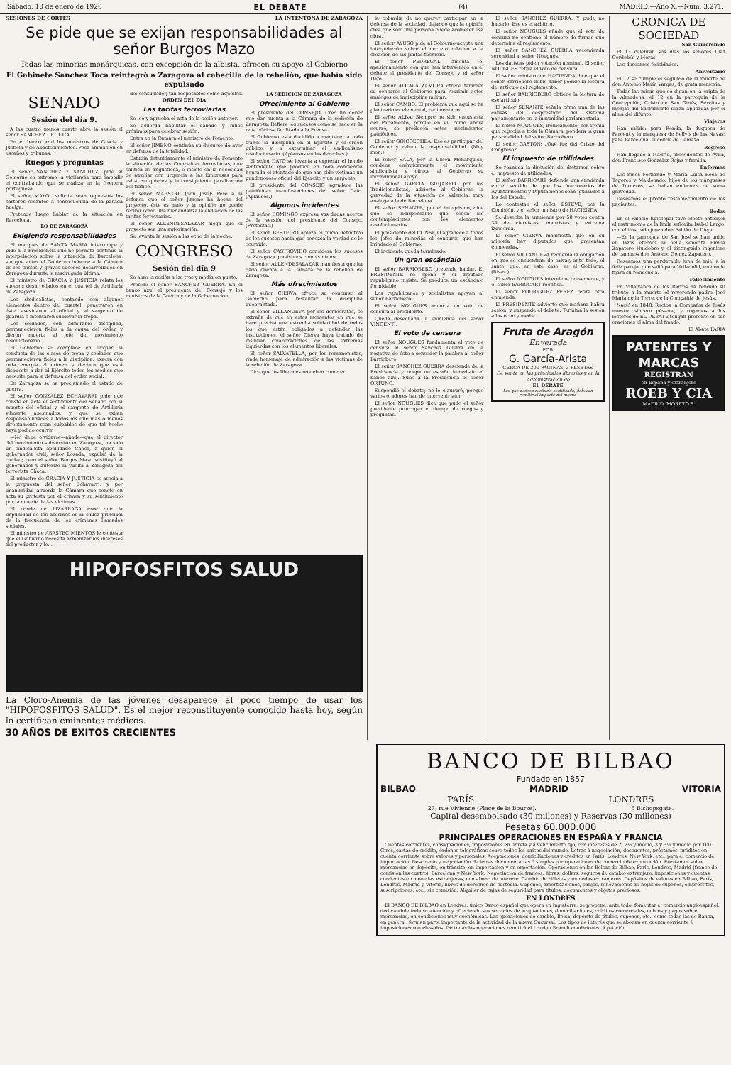Sábado, 10 de enero de 1920 EL DEBATE (4) MADRID.—Año X.—Núm. 3.271.
SESIONES DE CORTES LA INTENTONA DE ZARAGOZA
Se pide que se exijan responsabilidades al señor Burgos Mazo
Todas las minorías monárquicas, con excepción de la albista, ofrecen su apoyo al Gobierno
El Gabinete Sánchez Toca reintegró a Zaragoza al cabecilla de la rebelión, que había sido expulsado
SENADO
Sesión del día 9.
A las cuatro menos cuarto abre la sesión el señor SANCHEZ DE TOCA.
En el banco azul los ministros de Gracia y Justicia y de Abastecimientos. Poca animación en escaños y tribunas.
Ruegos y preguntas
El señor SANCHEZ Y SANCHEZ, pide al Gobierno se extreme la vigilancia para impedir el contrabando que se realiza en la frontera portuguesa.
El señor MAYOL solicita sean repuestos los carteros cesantes a consecuencia de la pasada huelga.
Pretende luego hablar de la situación en Barcelona.
LO DE ZARAGOZA
Exigiendo responsabilidades
El marqués de SANTA MARIA interrumpe y pide a la Presidencia que no permita continúe la interpelación sobre la situación de Barcelona, sin que antes el Gobierno informe a la Cámara de los tristes y graves sucesos desarrollados en Zaragoza durante la madrugada última.
El ministro de GRACIA Y JUSTICIA relata los sucesos desarrollados en el cuartel de Artillería de Zaragoza.
Los sindicalistas, contando con algunos elementos dentro del cuartel, penetraron en éste, asesinaron al oficial y al sargento de guardia e intentaron sublevar la tropa.
Los soldados, con admirable disciplina, permanecieron fieles a la causa del orden y dieron muerte al jefe del movimiento revolucionario.
El Gobierno se complace en elogiar la conducta de las clases de tropa y soldados que permanecieron fieles a la disciplina; exacra con toda energía el crimen y declara que está dispuesto a dar al Ejército todos los medios que necesite para la defensa del orden social.
En Zaragoza se ha proclamado el estado de guerra.
El señor GONZALEZ ECHAVARRI pide que conste en acta el sentimiento del Senado por la muerte del oficial y el sargento de Artillería vilmente asesinados, y que se exijan responsabilidades a todos los que más o menos directamente sean culpables de que tal hecho haya podido ocurrir.
—No debe olvidarse—añade—que el director del movimiento subversivo en Zaragoza, ha sido un sindicalista apellidado Checa, a quien el gobernador civil, señor Losada, expulsó de la ciudad; pero el señor Burgos Mazo sustituyó al gobernador y autorizó la vuelta a Zaragoza del terrorista Checa.
El ministro de GRACIA Y JUSTICIA se asocia a la propuesta del señor Echávarri, y por unanimidad acuerda la Cámara que conste en acta su protesta por el crimen y su sentimiento por la muerte de las víctimas.
El conde de LIZARRAGA cree que la impunidad de los asesinos es la causa principal de la frecuencia de los crímenes llamados sociales.
El ministro de ABASTECIMIENTOS le contesta que el Gobierno necesita armonizar los intereses del productor y lo...
del consumidor, tan respetables como aquéllos.
ORDEN DEL DIA
Las tarifas ferroviarias
Se lee y aprueba el acta de la sesión anterior.
Se acuerda habilitar el sábado y lunes próximos para celebrar sesión.
Entra en la Cámara el ministro de Fomento.
El señor JIMENO continúa su discurso de ayer en defensa de la totalidad.
Estudia detenidamente el ministro de Fomento la situación de las Compañías ferroviarias, que califica de angustiosa, e insiste en la necesidad de auxiliar con urgencia a las Empresas para evitar su quiebra y la consiguiente paralización del tráfico.
El señor MAESTRE (don José): Pese a la defensa que el señor Jimeno ha hecho del proyecto, éste es malo y la opinión no puede recibir como una bienandanza la elevación de las tarifas ferroviarias.
El señor ALLENDESALAZAR niega que el proyecto sea una autorización.
Se levanta la sesión a las ocho de la noche.
CONGRESO
Sesión del día 9
Se abre la sesión a las tres y media en punto.
Preside el señor SANCHEZ GUERRA. En el banco azul el presidente del Consejo y los ministros de la Guerra y de la Gobernación.
LA SEDICION DE ZARAGOZA
Ofrecimiento al Gobierno
El presidente del CONSEJO: Creo un deber mío dar cuenta a la Cámara de la sedición de Zaragoza. Refiere los sucesos como se hace en la nota oficiosa facilitada a la Prensa.
El Gobierno está decidido a mantener a todo trance la disciplina en el Ejército y el orden público y a exterminar el sindicalismo revolucionario. (Aplausos en las derechas.)
El señor DATO se levanta a expresar el hondo sentimiento que produce en toda conciencia honrada el atentado de que han sido víctimas un pundonoroso oficial del Ejército y un sargento.
El presidente del CONSEJO agradece las patrióticas manifestaciones del señor Dato. (Aplausos.)
Algunos incidentes
El señor DOMINGO expresa sus dudas acerca de la versión del presidente del Consejo. (Protestas.)
El señor BESTEIRO aplaza el juicio definitivo de los sucesos hasta que conozca la verdad de lo ocurrido.
El señor CASTROVIDO considera los sucesos de Zaragoza gravísimos como síntoma.
El señor ALLENDESALAZAR manifiesta que ha dado cuenta a la Cámara de la rebelión de Zaragoza.
Más ofrecimientos
El señor CIERVA ofrece su concurso al Gobierno para restaurar la disciplina quebrantada.
El señor VILLANUEVA por los demócratas, se extraña de que en estos momentos en que se hace precisa una estrecha solidaridad de todos los que están obligados a defender las instituciones, el señor Cierva haya tratado de insinuar colaboraciones de las extremas izquierdas con los elementos liberales.
El señor SALVATELLA, por los romanonistas, rinde homenaje de admiración a las víctimas de la rebelión de Zaragoza.
Dice que los liberales no deben cometer
HIPOFOSFITOS SALUD
La Cloro-Anemia de las jóvenes desaparece al poco tiempo de usar los "HIPOFOSFITOS SALUD". Es el mejor reconstituyente conocido hasta hoy, según lo certifican eminentes médicos.
30 AÑOS DE EXITOS CRECIENTES
la cobardía de no querer participar en la defensa de la sociedad, dejando que la opinión crea que sólo una persona puede acometer esa obra.
El señor AYUSO pide al Gobierno acepte una interpelación sobre el decreto relativo a la creación de las Juntas técnicas.
El señor PEDREGAL lamenta el apasionamiento con que han intervenido en el debate el presidente del Consejo y el señor Dato.
El señor ALCALA ZAMORA ofrece también su concurso al Gobierno para reprimir actos análogos de indisciplina militar.
El señor CAMBO: El problema que aquí se ha planteado es elemental, rudimentario.
El señor ALBA: Siempre he sido entusiasta del Parlamento, porque en él, como ahora ocurre, se producen estos movimientos patrióticos.
El señor GOICOECHEA: Eso es participar del Gobierno y rehuir la responsabilidad. (Muy bien.)
El señor SALA, por la Unión Monárquica, condena enérgicamente el movimiento sindicalista y ofrece al Gobierno su incondicional apoyo.
El señor GARCIA GUIJARRO, por los Tradicionalistas, advierte al Gobierno la gravedad de la situación de Valencia, muy análoga a la de Barcelona.
El señor SENANTE, por el integrismo, dice que es indispensable que cesen las contemplaciones con los elementos revolucionarios.
El presidente del CONSEJO agradece a todos los jefes de minorías el concurso que han brindado al Gobierno.
El incidente queda terminado.
Un gran escándalo
El señor BARRIOBERO pretende hablar. El PRESIDENTE se opone y el diputado republicano insiste. Se produce un escándalo formidable.
Los republicanos y socialistas apoyan al señor Barriobero.
El señor NOUGUES anuncia un voto de censura al presidente.
Queda desechada la enmienda del señor VINCENTI.
El voto de censura
El señor NOUGUES fundamenta el voto de censura al señor Sánchez Guerra en la negativa de éste a conceder la palabra al señor Barriobero.
El señor SANCHEZ GUERRA desciende de la Presidencia y ocupa un escaño inmediato al banco azul. Sube a la Presidencia el señor ORTUÑO.
Suspendió el debate; no lo clausuró, porque varios oradores han de intervenir aún.
El señor NOUGUES dice que pudo el señor presidente prorrogar el tiempo de ruegos y preguntas.
El señor SANCHEZ GUERRA: Y pude no hacerlo. Ese es el arbitrio.
El señor NOUGUES añade que el voto de censura no contiene el número de firmas que determina el reglamento.
El señor SANCHEZ GUERRA recomienda serenidad al señor Nougués.
Los datistas piden votación nominal. El señor NOUGUES retira el voto de censura.
El señor ministro de HACIENDA dice que el señor Barriobero debió haber pedido la lectura del artículo del reglamento.
El señor BARRIOBERO obtiene la lectura de ese artículo.
El señor SENANTE señala cómo una de las causas del desprestigio del sistema parlamentario es la inmunidad parlamentaria.
El señor NOUGUES, irónicamente, con ironía que regocija a toda la Cámara, pondera la gran personalidad del señor Barriobero.
El señor GASTON: ¿Qué fué del Cristo del Congreso?
El impuesto de utilidades
Se reanuda la discusión del dictamen sobre el impuesto de utilidades.
El señor BARRICART defiende una enmienda en el sentido de que los funcionarios de Ayuntamientos y Diputaciones sean igualados a los del Estado.
Lo contestan el señor ESTEVE, por la Comisión, y el señor ministro de HACIENDA.
Se desecha la enmienda por 50 votos contra 34 de ciervistas, mauristas y extrema izquierda.
El señor CIERVA manifiesta que en su minoría hay diputados que presentan enmiendas.
El señor VILLANUEVA recuerda la obligación en que se encuentran de salvar, ante todo, el santo, que, en este caso, es el Gobierno. (Risas.)
El señor NOUGUES interviene brevemente, y el señor BARRICART rectifica.
El señor RODRIGUEZ PEREZ retira otra enmienda.
El PRESIDENTE advierte que mañana habrá sesión, y suspende el debate. Termina la sesión a las ocho y media.
Fruta de Aragón
Enverada
POR
G. García-Arista
CERCA DE 300 PÁGINAS, 3 PESETAS
De venta en las principales librerías y en la Administración de
EL DEBATE
Los que deseen recibirla certificada, deberán remitir el importe del mismo
CRONICA DE SOCIEDAD
San Gumersindo
El 13 celebran sus días los señores Díaz Cordobés y Merás.
Los deseamos felicidades.
Aniversario
El 12 se cumple el segundo de la muerte de don Antonio Marín Vargas, de grata memoria.
Todas las misas que se digan en la cripta de la Almudena, el 12 en la parroquia de la Concepción, Cristo de San Ginés, Servitas y monjas del Sacramento serán aplicadas por el alma del difunto.
Viajeros
Han salido: para Ronda, la duquesa de Parcent y la marquesa de Bellvís de las Navas; para Barcelona, el conde de Gamazo.
Regreso
Han llegado a Madrid, procedentes de Avila, don Francisco González Rojas y familia.
Enfermos
Los niños Fernando y María Luisa Roca de Togores y Maldonado, hijos de los marqueses de Torneros, se hallan enfermos de suma gravedad.
Deseamos el pronto restablecimiento de los pacientes.
Bodas
En el Palacio Episcopal tuvo efecto anteayer el matrimonio de la linda señorita Isabel Largo, con el ilustrado joven don Fabián de Diego.
—En la parroquia de San José se han unido en lazos eternos la bella señorita Emilia Zapatero Huidobro y el distinguido ingeniero de caminos don Antonio Gómez Zapatero.
Deseamos una perdurable luna de miel a la feliz pareja, que salió para Valladolid, en donde fijará su residencia.
Fallecimiento
En Villafranca de los Barros ha rendido su tributo a la muerte el reverendo padre José María de la Torre, de la Compañía de Jesús.
Nació en 1848. Reciba la Compañía de Jesús nuestro sincero pésame, y rogamos a los lectores de EL DEBATE tengan presente en sus oraciones el alma del finado.
El Abate FARIA
PATENTES Y MARCAS
REGISTRAN
en España y extranjero
ROEB Y CIA
MADRID. MORETO 8.
BANCO DE BILBAO
Fundado en 1857
BILBAO MADRID VITORIA
PARÍS LONDRES
27, rue Vivienne (Place de la Bourse). 5 Bishopsgate.
Capital desembolsado (30 millones) y Reservas (30 millones)
Pesetas 60.000.000
PRINCIPALES OPERACIONES EN ESPAÑA Y FRANCIA
Cuentas corrientes, consignaciones, imposiciones en libreta y á vencimiento fijo, con intereses de 2, 2½ y medio, 3 y 3½ y medio por 100. Giros, cartas de crédito, órdenes telegráficas sobre todos los países del mundo. Letras á negociación, descuentos, préstamos, créditos en cuenta corriente sobre valores y personales. Aceptaciones, domiciliaciones y créditos en París, Londres, New York, etc., para el comercio de importación. Descuento y negociación de letras documentarias ó simples por operaciones de comercio de exportación. Préstamos sobre mercancías en depósito, en tránsito, en importación y en exportación. Operaciones en las Bolsas de Bilbao, París, Londres, Madrid (franco de comisión las cuatro), Barcelona y New York. Negociación de francos, libras, dollars, seguros de cambio extranjero, imposiciones y cuentas corrientes en monedas extranjeras, con abono de interese. Cambio de billetes y monedas extranjeros. Depósitos de valores en Bilbao, París, Londres, Madrid y Vitoria, libres de derechos de custodia. Cupones, amortizaciones, canjes, renovaciones de hojas de cupones, empréstitos, suscripciones, etc., sin comisión. Alquiler de cajas de seguridad para títulos, documentos y objetos preciosos.
EN LONDRES
El BANCO DE BILBAO en Londres, único Banco español que opera en Inglaterra, se propone, ante todo, fomentar el comercio angloespañol, dedicándole toda su atención y ofreciendo sus servicios de aceptaciones, domiciliaciones, créditos comerciales, cobros y pagos sobre mercancías, en condiciones muy económicas. Las operaciones de cambio, Bolsa, depósito de títulos, cupones, etc., como todas las de Banca, en general, forman parte importante de la actividad de la nueva Sucursal. Los tipos de interés que se abonan en cuenta corriente é imposiciones son elevados. De todas las operaciones remitirá el London Branch condiciones, á petición.